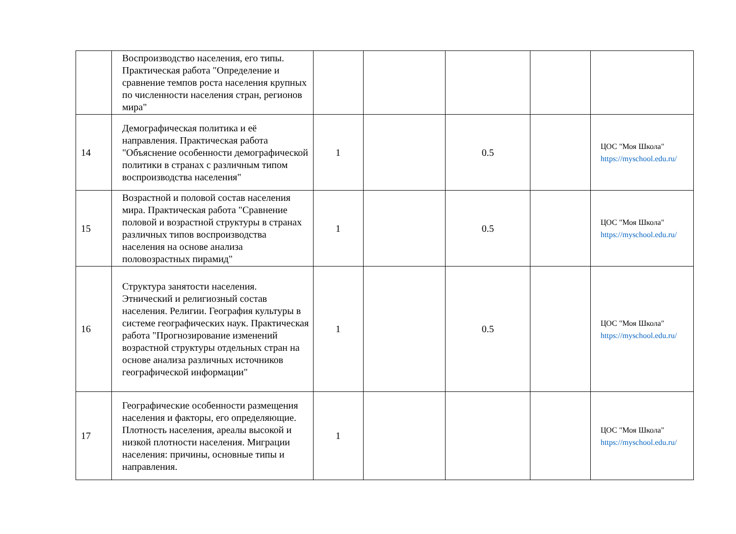| | Воспроизводство населения, его типы. Практическая работа "Определение и сравнение темпов роста населения крупных по численности населения стран, регионов мира" | | | | | |
| 14 | Демографическая политика и её направления. Практическая работа "Объяснение особенности демографической политики в странах с различным типом воспроизводства населения" | 1 | | 0.5 | | ЦОС "Моя Школа" https://myschool.edu.ru/ |
| 15 | Возрастной и половой состав населения мира. Практическая работа "Сравнение половой и возрастной структуры в странах различных типов воспроизводства населения на основе анализа половозрастных пирамид" | 1 | | 0.5 | | ЦОС "Моя Школа" https://myschool.edu.ru/ |
| 16 | Структура занятости населения. Этнический и религиозный состав населения. Религии. География культуры в системе географических наук. Практическая работа "Прогнозирование изменений возрастной структуры отдельных стран на основе анализа различных источников географической информации" | 1 | | 0.5 | | ЦОС "Моя Школа" https://myschool.edu.ru/ |
| 17 | Географические особенности размещения населения и факторы, его определяющие. Плотность населения, ареалы высокой и низкой плотности населения. Миграции населения: причины, основные типы и направления. | 1 | | | | ЦОС "Моя Школа" https://myschool.edu.ru/ |